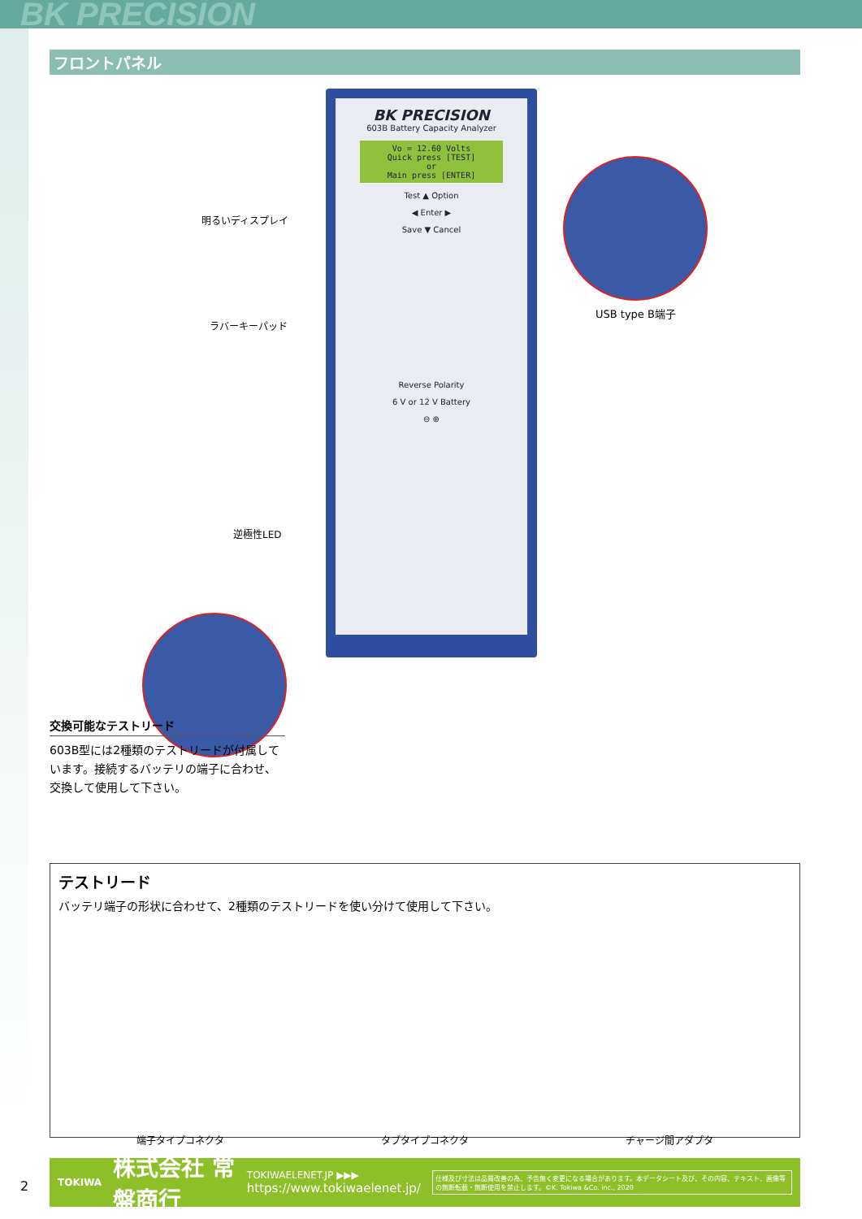BK PRECISION
フロントパネル
BK PRECISION
603B Battery Capacity Analyzer
Vo = 12.60 Volts
Quick press [TEST]
or
Main press [ENTER]
Test ▲ Option
◀ Enter ▶
Save ▼ Cancel
Reverse Polarity
6 V or 12 V Battery
⊖ ⊕
明るいディスプレイ
ラバーキーパッド
逆極性LED
USB type B端子
交換可能なテストリード
603B型には2種類のテストリードが付属しています。接続するバッテリの端子に合わせ、交換して使用して下さい。
テストリード
バッテリ端子の形状に合わせて、2種類のテストリードを使い分けて使用して下さい。
端子タイプコネクタ タブタイプコネクタ チャージ間アダプタ
TOKIWA 株式会社 常盤商行 TOKIWAELENET.JP ▶▶▶
https://www.tokiwaelenet.jp/ 仕様及び寸法は品質改善の為、予告無く変更になる場合があります。本データシート及び、その内容、テキスト、画像等の無断転載・無断使用を禁止します。©K. Tokiwa &Co. inc., 2020
2